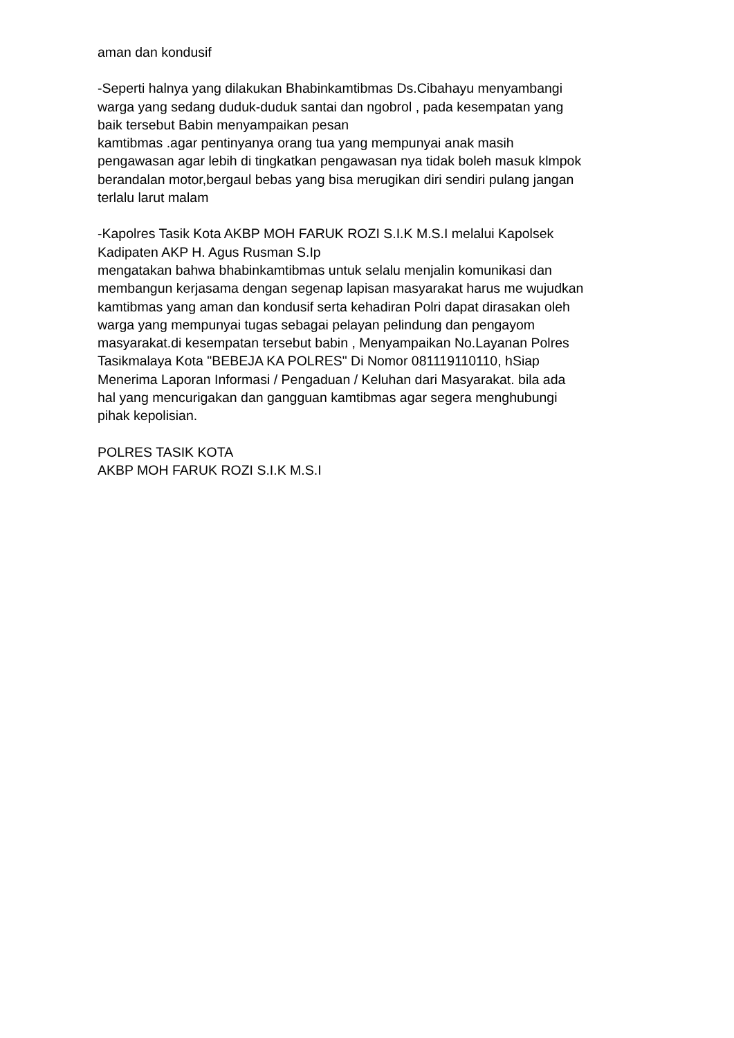aman dan kondusif
-Seperti halnya yang dilakukan Bhabinkamtibmas Ds.Cibahayu menyambangi warga yang sedang duduk-duduk santai dan ngobrol , pada kesempatan yang baik tersebut Babin menyampaikan pesan kamtibmas .agar pentinyanya orang tua yang mempunyai anak masih pengawasan agar lebih di tingkatkan pengawasan nya tidak boleh masuk klmpok berandalan motor,bergaul bebas yang bisa merugikan diri sendiri pulang jangan terlalu larut malam
-Kapolres Tasik Kota AKBP MOH FARUK ROZI S.I.K M.S.I melalui Kapolsek Kadipaten AKP H. Agus Rusman S.Ip mengatakan bahwa bhabinkamtibmas untuk selalu menjalin komunikasi dan membangun kerjasama dengan segenap lapisan masyarakat harus me wujudkan kamtibmas yang aman dan kondusif serta kehadiran Polri dapat dirasakan oleh warga yang mempunyai tugas sebagai pelayan pelindung dan pengayom masyarakat.di kesempatan tersebut babin , Menyampaikan No.Layanan Polres Tasikmalaya Kota "BEBEJA KA POLRES" Di Nomor 081119110110, hSiap Menerima Laporan Informasi / Pengaduan / Keluhan dari Masyarakat. bila ada hal yang mencurigakan dan gangguan kamtibmas agar segera menghubungi pihak kepolisian.
POLRES TASIK KOTA AKBP MOH FARUK ROZI S.I.K M.S.I